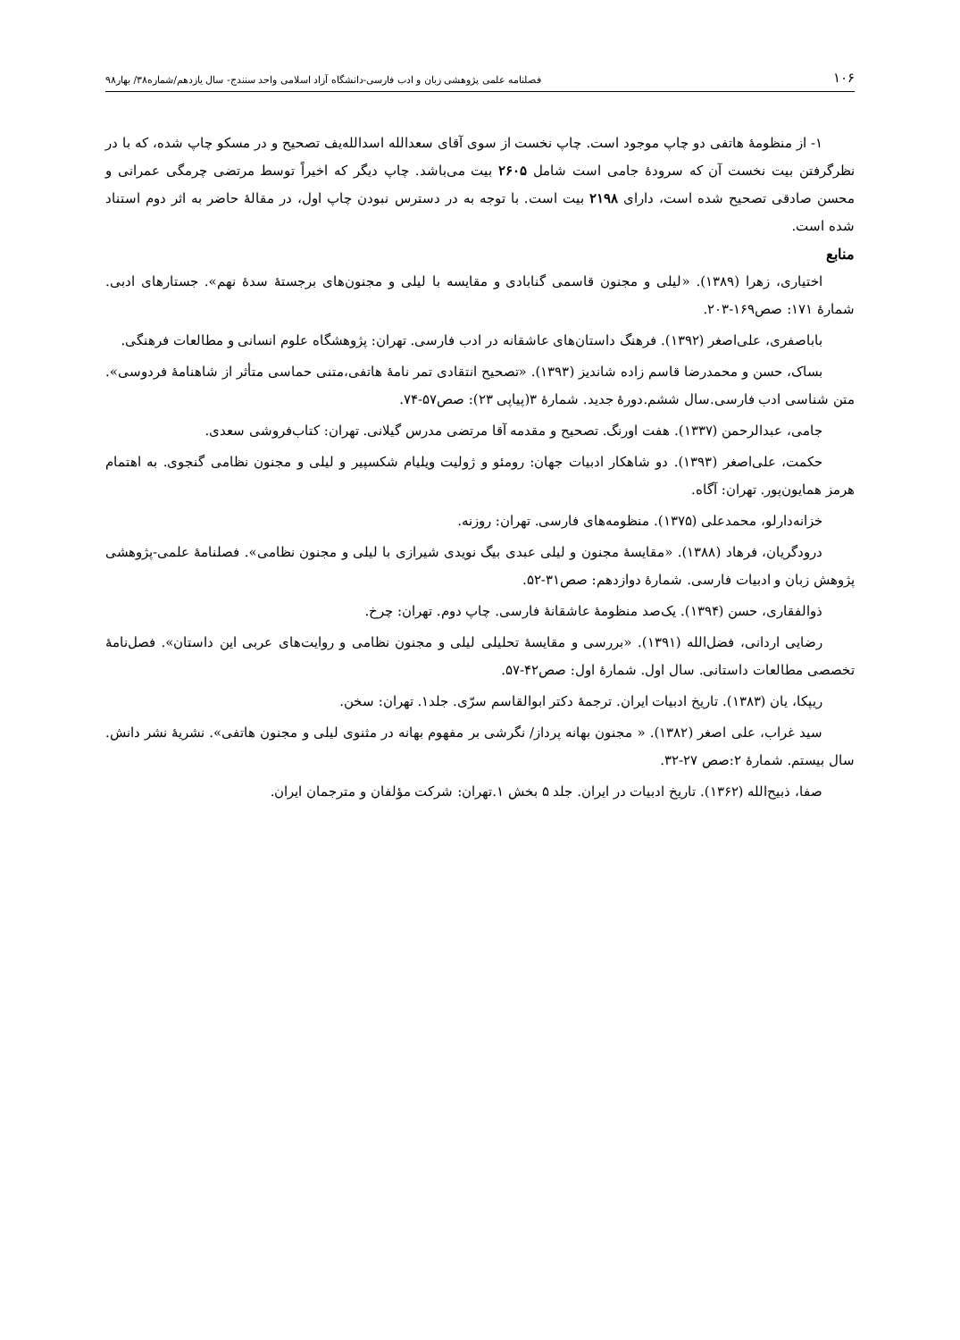۱۰۶ فصلنامه علمی پژوهشی زبان و ادب فارسی-دانشگاه آزاد اسلامی واحد سنندج- سال یازدهم/شماره۳۸/ بهار۹۸
۱- از منظومهٔ هاتفی دو چاپ موجود است. چاپ نخست از سوی آقای سعدالله اسدالله‌یف تصحیح و در مسکو چاپ شده، که با در نظرگرفتن بیت نخست آن که سرودهٔ جامی است شامل ۲۶۰۵ بیت می‌باشد. چاپ دیگر که اخیراً توسط مرتضی چرمگی عمرانی و محسن صادقی تصحیح شده است، دارای ۲۱۹۸ بیت است. با توجه به در دسترس نبودن چاپ اول، در مقالهٔ حاضر به اثر دوم استناد شده است.
منابع
اختیاری، زهرا (۱۳۸۹). «لیلی و مجنون قاسمی گنابادی و مقایسه با لیلی و مجنون‌های برجستهٔ سدهٔ نهم». جستارهای ادبی. شمارهٔ ۱۷۱: صص۱۶۹-۲۰۳.
باباصفری، علی‌اصغر (۱۳۹۲). فرهنگ داستان‌های عاشقانه در ادب فارسی. تهران: پژوهشگاه علوم انسانی و مطالعات فرهنگی.
بساک، حسن و محمدرضا قاسم زاده شاندیز (۱۳۹۳). «تصحیح انتقادی تمر نامهٔ هاتفی،متنی حماسی متأثر از شاهنامهٔ فردوسی». متن شناسی ادب فارسی.سال ششم.دورهٔ جدید. شمارهٔ ۳(پیاپی ۲۳): صص۵۷-۷۴.
جامی، عبدالرحمن (۱۳۳۷). هفت اورنگ. تصحیح و مقدمه آقا مرتضی مدرس گیلانی. تهران: کتاب‌فروشی سعدی.
حکمت، علی‌اصغر (۱۳۹۳). دو شاهکار ادبیات جهان: رومئو و ژولیت ویلیام شکسپیر و لیلی و مجنون نظامی گنجوی. به اهتمام هرمز همایون‌پور. تهران: آگاه.
خزانه‌دارلو، محمدعلی (۱۳۷۵). منظومه‌های فارسی. تهران: روزنه.
درودگریان، فرهاد (۱۳۸۸). «مقایسهٔ مجنون و لیلی عبدی بیگ نویدی شیرازی با لیلی و مجنون نظامی». فصلنامهٔ علمی-پژوهشی پژوهش زبان و ادبیات فارسی. شمارهٔ دوازدهم: صص۳۱-۵۲.
ذوالفقاری، حسن (۱۳۹۴). یک‌صد منظومهٔ عاشقانهٔ فارسی. چاپ دوم. تهران: چرخ.
رضایی اردانی، فضل‌الله (۱۳۹۱). «بررسی و مقایسهٔ تحلیلی لیلی و مجنون نظامی و روایت‌های عربی این داستان». فصل‌نامهٔ تخصصی مطالعات داستانی. سال اول. شمارهٔ اول: صص۴۲-۵۷.
ریپکا، یان (۱۳۸۳). تاریخ ادبیات ایران. ترجمهٔ دکتر ابوالقاسم سرّی. جلد۱. تهران: سخن.
سید غراب، علی اصغر (۱۳۸۲). « مجنون بهانه پرداز/ نگرشی بر مفهوم بهانه در مثنوی لیلی و مجنون هاتفی». نشریهٔ نشر دانش. سال بیستم. شمارهٔ ۲:صص ۲۷-۳۲.
صفا، ذبیح‌الله (۱۳۶۲). تاریخ ادبیات در ایران. جلد ۵ بخش ۱.تهران: شرکت مؤلفان و مترجمان ایران.